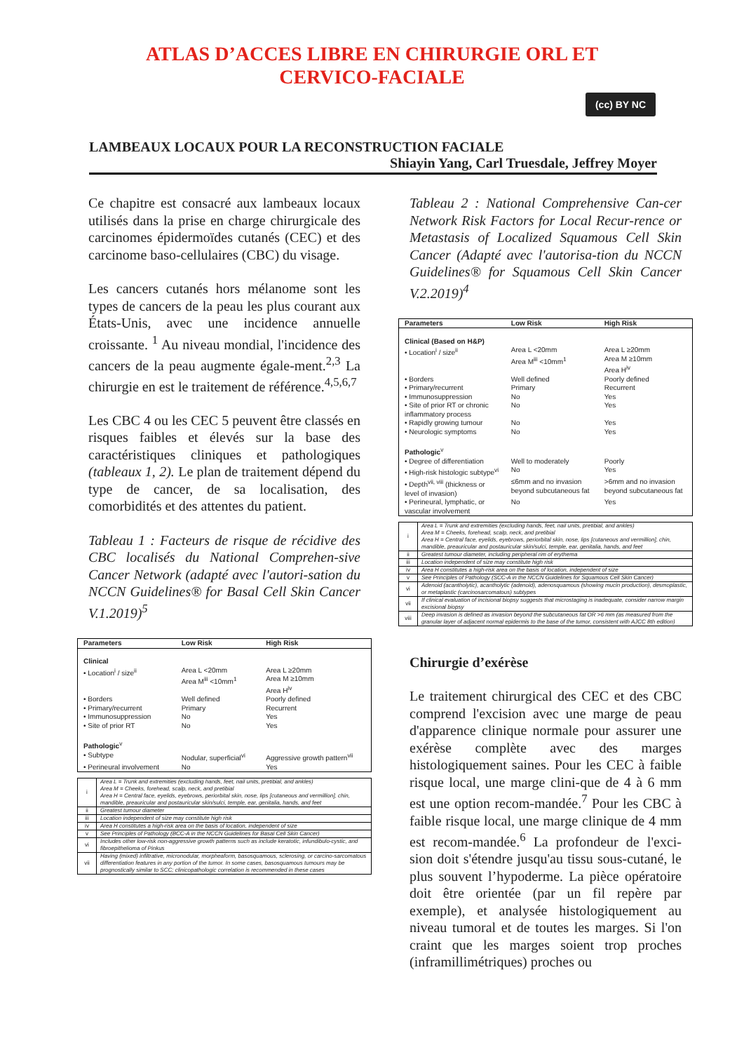ATLAS D’ACCES LIBRE EN CHIRURGIE ORL ET
CERVICO-FACIALE
(cc) BY NC
LAMBEAUX LOCAUX POUR LA RECONSTRUCTION FACIALE
Shiayin Yang, Carl Truesdale, Jeffrey Moyer
Ce chapitre est consacré aux lambeaux locaux utilisés dans la prise en charge chirurgicale des carcinomes épidermoïdes cutanés (CEC) et des carcinome baso-cellulaires (CBC) du visage.
Les cancers cutanés hors mélanome sont les types de cancers de la peau les plus courant aux États-Unis, avec une incidence annuelle croissante. <sup>1</sup> Au niveau mondial, l'incidence des cancers de la peau augmente égale-ment.<sup>2,3</sup> La chirurgie en est le traitement de référence.<sup>4,5,6,7</sup>
Les CBC 4 ou les CEC 5 peuvent être classés en risques faibles et élevés sur la base des caractéristiques cliniques et pathologiques (tableaux 1, 2). Le plan de traitement dépend du type de cancer, de sa localisation, des comorbidités et des attentes du patient.
Tableau 1 : Facteurs de risque de récidive des CBC localisés du National Comprehen-sive Cancer Network (adapté avec l'autori-sation du NCCN Guidelines® for Basal Cell Skin Cancer V.1.2019)<sup>5</sup>
| Parameters | Low Risk | High Risk |
| --- | --- | --- |
| Clinical | | |
| • Location<sup>i</sup> / size<sup>ii</sup> | Area L <20mm Area M<sup>iii</sup> <10mm<sup>1</sup> | Area L ≥20mm Area M ≥10mm Area H<sup>iv</sup> |
| • Borders | Well defined | Poorly defined |
| • Primary/recurrent | Primary | Recurrent |
| • Immunosuppression | No | Yes |
| • Site of prior RT | No | Yes |
| Pathologic<sup>v</sup> | | |
| • Subtype | Nodular, superficial<sup>vi</sup> | Aggressive growth pattern<sup>vii</sup> |
| • Perineural involvement | No | Yes |
| i | Area L = Trunk and extremities (excluding hands, feet, nail units, pretibial, and ankles) Area M = Cheeks, forehead, scalp, neck, and pretibial Area H = Central face, eyelids, eyebrows, periorbital skin, nose, lips [cutaneous and vermillion], chin, mandible, preauricular and postauricular skin/sulci, temple, ear, genitalia, hands, and feet |
| ii | Greatest tumour diameter |
| iii | Location independent of size may constitute high risk |
| iv | Area H constitutes a high-risk area on the basis of location, independent of size |
| v | See Principles of Pathology (BCC-A in the NCCN Guidelines for Basal Cell Skin Cancer) |
| vi | Includes other low-risk non-aggressive growth patterns such as include keratotic, infundibulo-cystic, and fibroepithelioma of Pinkus |
| vii | Having (mixed) infiltrative, micronodular, morpheaform, basosquamous, sclerosing, or carcino-sarcomatous differentiation features in any portion of the tumor. In some cases, basosquamous tumours may be prognostically similar to SCC; clinicopathologic correlation is recommended in these cases |
Tableau 2 : National Comprehensive Can-cer Network Risk Factors for Local Recur-rence or Metastasis of Localized Squamous Cell Skin Cancer (Adapté avec l'autorisa-tion du NCCN Guidelines® for Squamous Cell Skin Cancer V.2.2019)<sup>4</sup>
| Parameters | Low Risk | High Risk |
| --- | --- | --- |
| Clinical (Based on H&P) | | |
| • Location<sup>i</sup> / size<sup>ii</sup> | Area L <20mm Area M<sup>iii</sup> <10mm<sup>1</sup> | Area L ≥20mm Area M ≥10mm Area H<sup>iv</sup> |
| • Borders | Well defined | Poorly defined |
| • Primary/recurrent | Primary | Recurrent |
| • Immunosuppression | No | Yes |
| • Site of prior RT or chronic inflammatory process | No | Yes |
| • Rapidly growing tumour | No | Yes |
| • Neurologic symptoms | No | Yes |
| Pathologic<sup>v</sup> | | |
| • Degree of differentiation | Well to moderately | Poorly |
| • High-risk histologic subtype<sup>vi</sup> | No | Yes |
| • Depth<sup>vii, viii</sup> (thickness or level of invasion) | ≤6mm and no invasion beyond subcutaneous fat | >6mm and no invasion beyond subcutaneous fat |
| • Perineural, lymphatic, or vascular involvement | No | Yes |
| i | Area L = Trunk and extremities (excluding hands, feet, nail units, pretibial, and ankles) Area M = Cheeks, forehead, scalp, neck, and pretibial Area H = Central face, eyelids, eyebrows, periorbital skin, nose, lips [cutaneous and vermillion], chin, mandible, preauricular and postauricular skin/sulci, temple, ear, genitalia, hands, and feet |
| ii | Greatest tumour diameter, including peripheral rim of erythema |
| iii | Location independent of size may constitute high risk |
| iv | Area H constitutes a high-risk area on the basis of location, independent of size |
| v | See Principles of Pathology (SCC-A in the NCCN Guidelines for Squamous Cell Skin Cancer) |
| vi | Adenoid (acantholytic), acantholytic (adenoid), adenosquamous (showing mucin production), desmoplastic, or metaplastic (carcinosarcomatous) subtypes |
| vii | If clinical evaluation of incisional biopsy suggests that microstaging is inadequate, consider narrow margin excisional biopsy |
| viii | Deep invasion is defined as invasion beyond the subcutaneous fat OR >6 mm (as measured from the granular layer of adjacent normal epidermis to the base of the tumor, consistent with AJCC 8th edition) |
Chirurgie d’exérèse
Le traitement chirurgical des CEC et des CBC comprend l'excision avec une marge de peau d'apparence clinique normale pour assurer une exérèse complète avec des marges histologiquement saines. Pour les CEC à faible risque local, une marge clini-que de 4 à 6 mm est une option recom-mandée.<sup>7</sup> Pour les CBC à faible risque local, une marge clinique de 4 mm est recom-mandée.<sup>6</sup> La profondeur de l'exci-sion doit s'étendre jusqu'au tissu sous-cutané, le plus souvent l’hypoderme. La pièce opératoire doit être orientée (par un fil repère par exemple), et analysée histologiquement au niveau tumoral et de toutes les marges. Si l'on craint que les marges soient trop proches (inframillimétriques) proches ou